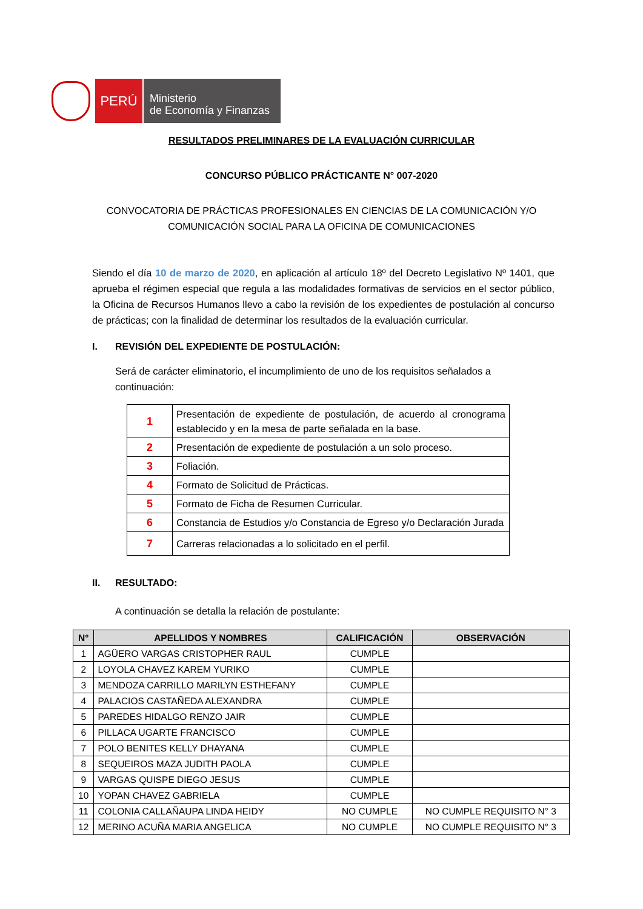PERÚ
Ministerio
de Economía y Finanzas
RESULTADOS PRELIMINARES DE LA EVALUACIÓN CURRICULAR
CONCURSO PÚBLICO PRÁCTICANTE N° 007-2020
CONVOCATORIA DE PRÁCTICAS PROFESIONALES EN CIENCIAS DE LA COMUNICACIÓN Y/O
COMUNICACIÓN SOCIAL PARA LA OFICINA DE COMUNICACIONES
Siendo el día 10 de marzo de 2020, en aplicación al artículo 18º del Decreto Legislativo Nº 1401, que aprueba el régimen especial que regula a las modalidades formativas de servicios en el sector público, la Oficina de Recursos Humanos llevo a cabo la revisión de los expedientes de postulación al concurso de prácticas; con la finalidad de determinar los resultados de la evaluación curricular.
I. REVISIÓN DEL EXPEDIENTE DE POSTULACIÓN:
Será de carácter eliminatorio, el incumplimiento de uno de los requisitos señalados a continuación:
| 1 | Presentación de expediente de postulación, de acuerdo al cronograma establecido y en la mesa de parte señalada en la base. |
| 2 | Presentación de expediente de postulación a un solo proceso. |
| 3 | Foliación. |
| 4 | Formato de Solicitud de Prácticas. |
| 5 | Formato de Ficha de Resumen Curricular. |
| 6 | Constancia de Estudios y/o Constancia de Egreso y/o Declaración Jurada |
| 7 | Carreras relacionadas a lo solicitado en el perfil. |
II. RESULTADO:
A continuación se detalla la relación de postulante:
| N° | APELLIDOS Y NOMBRES | CALIFICACIÓN | OBSERVACIÓN |
| --- | --- | --- | --- |
| 1 | AGÜERO VARGAS CRISTOPHER RAUL | CUMPLE | |
| 2 | LOYOLA CHAVEZ KAREM YURIKO | CUMPLE | |
| 3 | MENDOZA CARRILLO MARILYN ESTHEFANY | CUMPLE | |
| 4 | PALACIOS CASTAÑEDA ALEXANDRA | CUMPLE | |
| 5 | PAREDES HIDALGO RENZO JAIR | CUMPLE | |
| 6 | PILLACA UGARTE FRANCISCO | CUMPLE | |
| 7 | POLO BENITES KELLY DHAYANA | CUMPLE | |
| 8 | SEQUEIROS MAZA JUDITH PAOLA | CUMPLE | |
| 9 | VARGAS QUISPE DIEGO JESUS | CUMPLE | |
| 10 | YOPAN CHAVEZ GABRIELA | CUMPLE | |
| 11 | COLONIA CALLAÑAUPA LINDA HEIDY | NO CUMPLE | NO CUMPLE REQUISITO N° 3 |
| 12 | MERINO ACUÑA MARIA ANGELICA | NO CUMPLE | NO CUMPLE REQUISITO N° 3 |